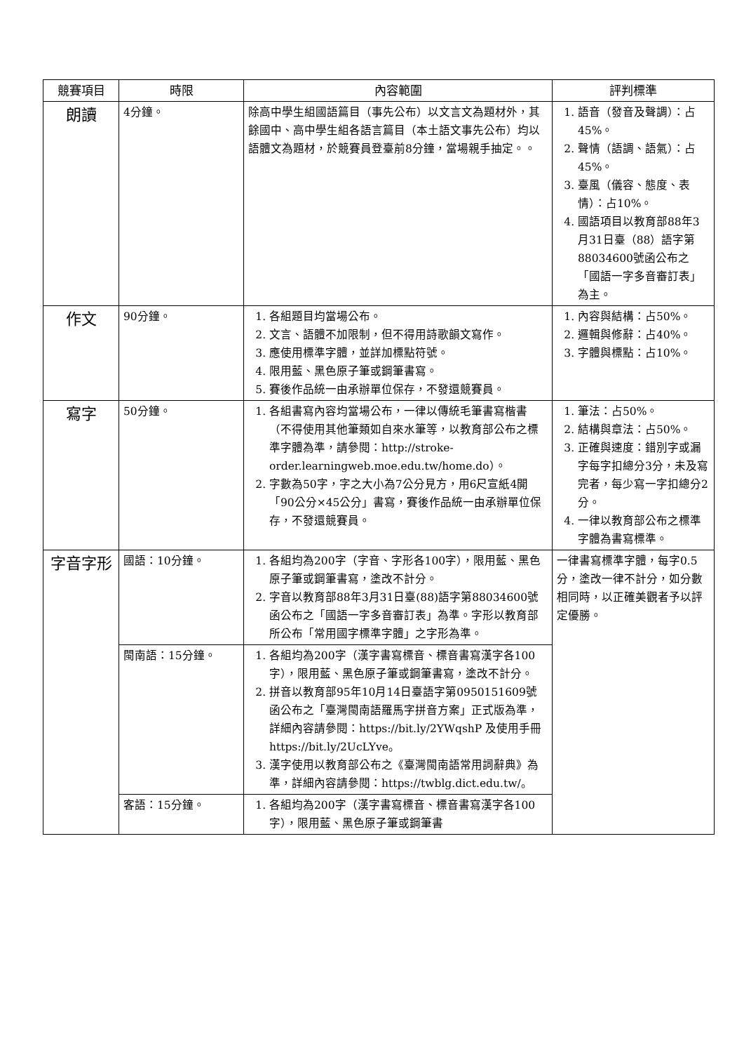| 競賽項目 | 時限 | 內容範圍 | 評判標準 |
| --- | --- | --- | --- |
| 朗讀 | 4分鐘。 | 除高中學生組國語篇目（事先公布）以文言文為題材外，其餘國中、高中學生組各語言篇目（本土語文事先公布）均以語體文為題材，於競賽員登臺前8分鐘，當場親手抽定。。 | 1. 語音（發音及聲調）：占45%。 2. 聲情（語調、語氣）：占45%。 3. 臺風（儀容、態度、表情）：占10%。 4. 國語項目以教育部88年3月31日臺（88）語字第88034600號函公布之「國語一字多音審訂表」為主。 |
| 作文 | 90分鐘。 | 1. 各組題目均當場公布。 2. 文言、語體不加限制，但不得用詩歌韻文寫作。 3. 應使用標準字體，並詳加標點符號。 4. 限用藍、黑色原子筆或鋼筆書寫。 5. 賽後作品統一由承辦單位保存，不發還競賽員。 | 1. 內容與結構：占50%。 2. 邏輯與修辭：占40%。 3. 字體與標點：占10%。 |
| 寫字 | 50分鐘。 | 1. 各組書寫內容均當場公布，一律以傳統毛筆書寫楷書（不得使用其他筆類如自來水筆等，以教育部公布之標準字體為準，請參閱：http://stroke-order.learningweb.moe.edu.tw/home.do）。 2. 字數為50字，字之大小為7公分見方，用6尺宣紙4開「90公分×45公分」書寫，賽後作品統一由承辦單位保存，不發還競賽員。 | 1. 筆法：占50%。 2. 結構與章法：占50%。 3. 正確與速度：錯別字或漏字每字扣總分3分，未及寫完者，每少寫一字扣總分2分。 4. 一律以教育部公布之標準字體為書寫標準。 |
| 字音字形 | 國語：10分鐘。 | 1. 各組均為200字（字音、字形各100字），限用藍、黑色原子筆或鋼筆書寫，塗改不計分。 2. 字音以教育部88年3月31日臺(88)語字第88034600號函公布之「國語一字多音審訂表」為準。字形以教育部所公布「常用國字標準字體」之字形為準。 | 一律書寫標準字體，每字0.5分，塗改一律不計分，如分數相同時，以正確美觀者予以評定優勝。 |
| | 閩南語：15分鐘。 | 1. 各組均為200字（漢字書寫標音、標音書寫漢字各100字），限用藍、黑色原子筆或鋼筆書寫，塗改不計分。 2. 拼音以教育部95年10月14日臺語字第0950151609號函公布之「臺灣閩南語羅馬字拼音方案」正式版為準，詳細內容請參閱：https://bit.ly/2YWqshP 及使用手冊 https://bit.ly/2UcLYve。 3. 漢字使用以教育部公布之《臺灣閩南語常用詞辭典》為準，詳細內容請參閱：https://twblg.dict.edu.tw/。 | |
| | 客語：15分鐘。 | 1. 各組均為200字（漢字書寫標音、標音書寫漢字各100字），限用藍、黑色原子筆或鋼筆書 | |